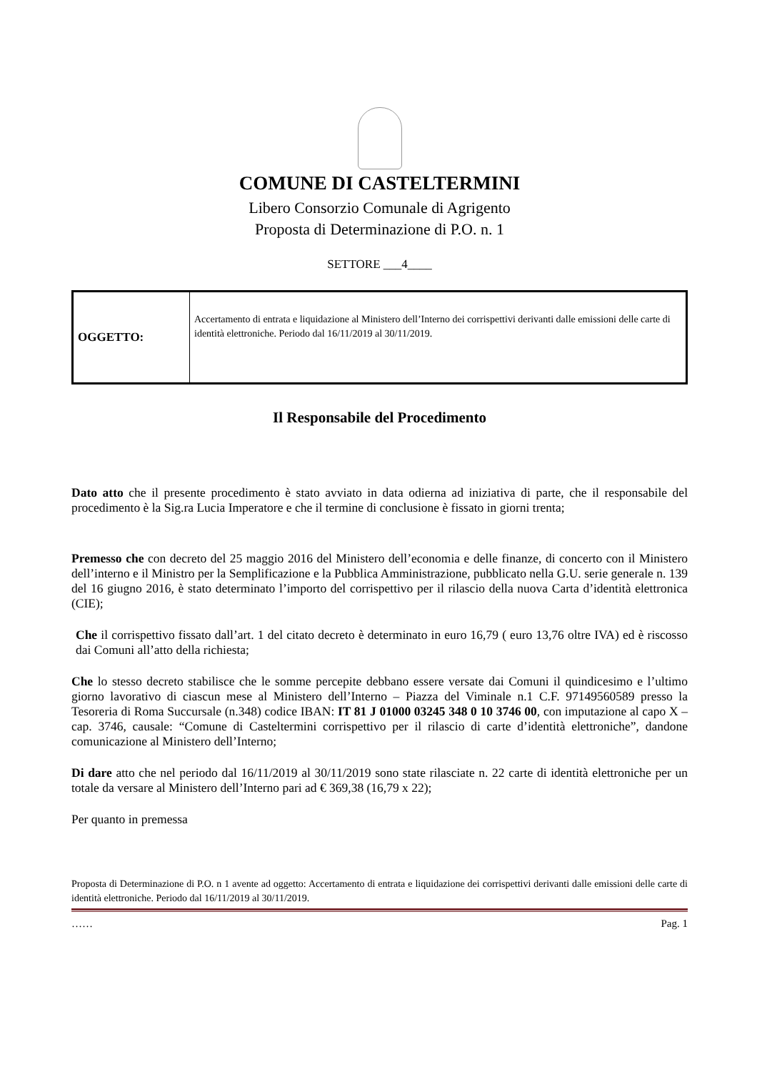COMUNE DI CASTELTERMINI
Libero Consorzio Comunale di Agrigento
Proposta di Determinazione di P.O. n. 1
SETTORE ___4____
| OGGETTO: | Accertamento di entrata e liquidazione al Ministero dell’Interno dei corrispettivi derivanti dalle emissioni delle carte di identità elettroniche. Periodo dal 16/11/2019 al 30/11/2019. |
Il Responsabile del Procedimento
Dato atto che il presente procedimento è stato avviato in data odierna ad iniziativa di parte, che il responsabile del procedimento è la Sig.ra Lucia Imperatore e che il termine di conclusione è fissato in giorni trenta;
Premesso che con decreto del 25 maggio 2016 del Ministero dell’economia e delle finanze, di concerto con il Ministero dell’interno e il Ministro per la Semplificazione e la Pubblica Amministrazione, pubblicato nella G.U. serie generale n. 139 del 16 giugno 2016, è stato determinato l’importo del corrispettivo per il rilascio della nuova Carta d’identità elettronica (CIE);
Che il corrispettivo fissato dall’art. 1 del citato decreto è determinato in euro 16,79 ( euro 13,76 oltre IVA) ed è riscosso dai Comuni all’atto della richiesta;
Che lo stesso decreto stabilisce che le somme percepite debbano essere versate dai Comuni il quindicesimo e l’ultimo giorno lavorativo di ciascun mese al Ministero dell’Interno – Piazza del Viminale n.1 C.F. 97149560589 presso la Tesoreria di Roma Succursale (n.348) codice IBAN: IT 81 J 01000 03245 348 0 10 3746 00, con imputazione al capo X – cap. 3746, causale: “Comune di Casteltermini corrispettivo per il rilascio di carte d’identità elettroniche”, dandone comunicazione al Ministero dell’Interno;
Di dare atto che nel periodo dal 16/11/2019 al 30/11/2019 sono state rilasciate n. 22 carte di identità elettroniche per un totale da versare al Ministero dell’Interno pari ad € 369,38 (16,79 x 22);
Per quanto in premessa
Proposta di Determinazione di P.O. n 1 avente ad oggetto: Accertamento di entrata e liquidazione dei corrispettivi derivanti dalle emissioni delle carte di identità elettroniche. Periodo dal 16/11/2019 al 30/11/2019.
…… Pag. 1